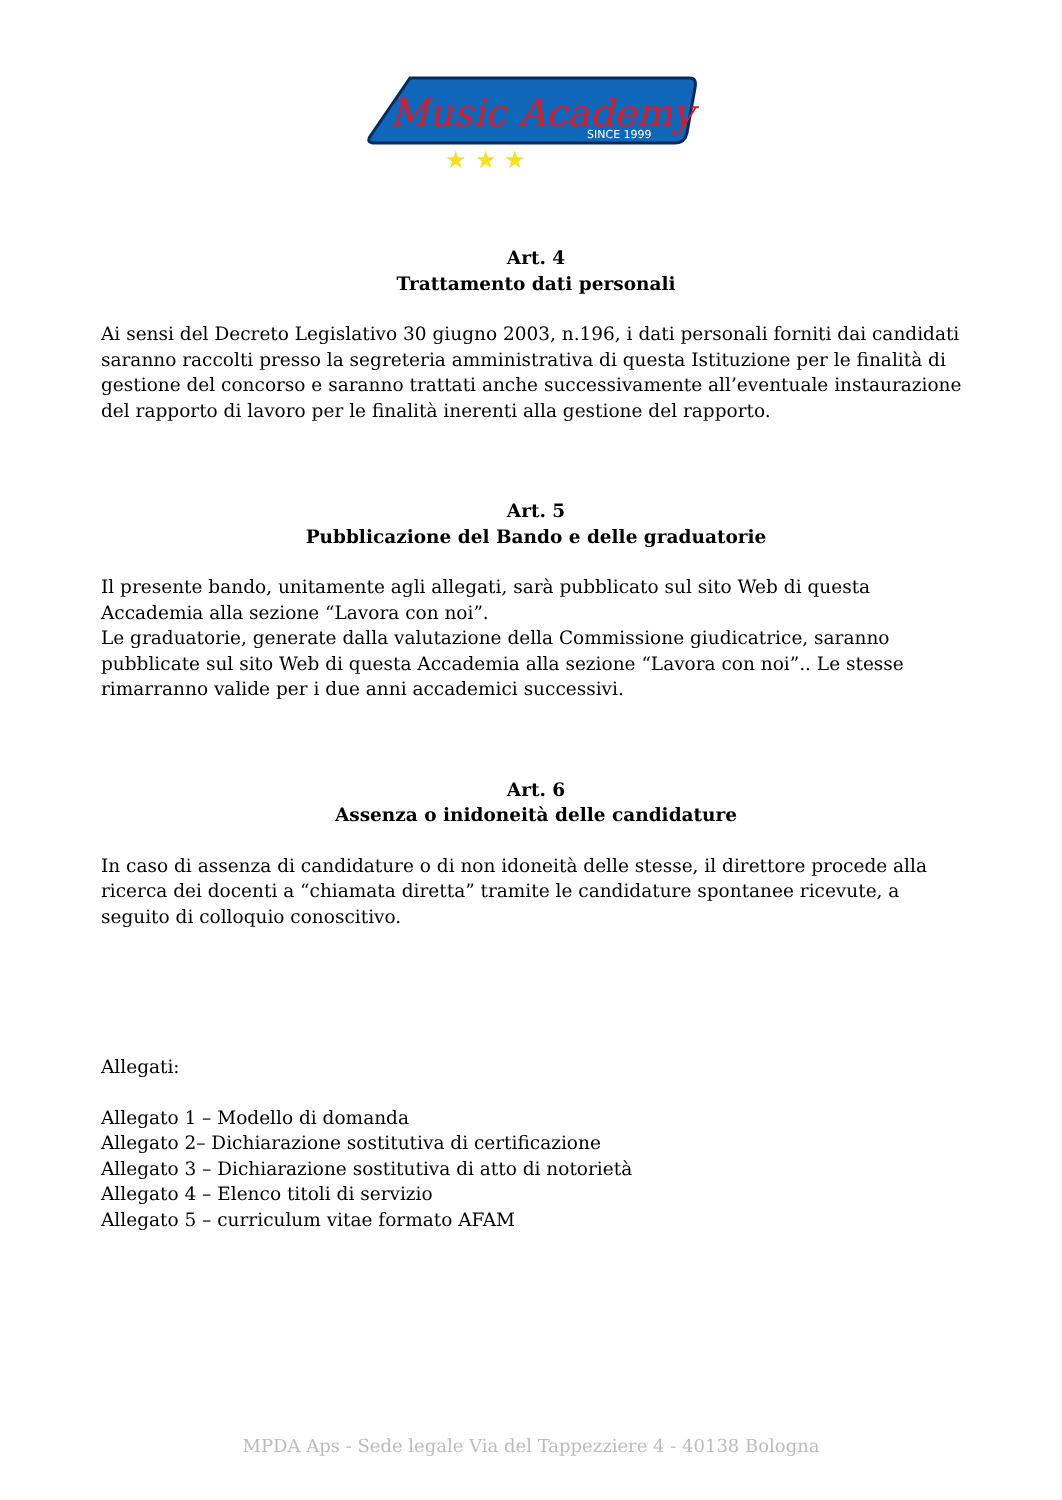Music Academy
SINCE 1999
★ ★ ★
Art. 4
Trattamento dati personali
Ai sensi del Decreto Legislativo 30 giugno 2003, n.196, i dati personali forniti dai candidati saranno raccolti presso la segreteria amministrativa di questa Istituzione per le finalità di gestione del concorso e saranno trattati anche successivamente all’eventuale instaurazione del rapporto di lavoro per le finalità inerenti alla gestione del rapporto.
Art. 5
Pubblicazione del Bando e delle graduatorie
Il presente bando, unitamente agli allegati, sarà pubblicato sul sito Web di questa Accademia alla sezione “Lavora con noi”.
Le graduatorie, generate dalla valutazione della Commissione giudicatrice, saranno pubblicate sul sito Web di questa Accademia alla sezione “Lavora con noi”.. Le stesse rimarranno valide per i due anni accademici successivi.
Art. 6
Assenza o inidoneità delle candidature
In caso di assenza di candidature o di non idoneità delle stesse, il direttore procede alla ricerca dei docenti a “chiamata diretta” tramite le candidature spontanee ricevute, a seguito di colloquio conoscitivo.
Allegati:
Allegato 1 – Modello di domanda
Allegato 2– Dichiarazione sostitutiva di certificazione
Allegato 3 – Dichiarazione sostitutiva di atto di notorietà
Allegato 4 – Elenco titoli di servizio
Allegato 5 – curriculum vitae formato AFAM
MPDA Aps - Sede legale Via del Tappezziere 4 - 40138 Bologna